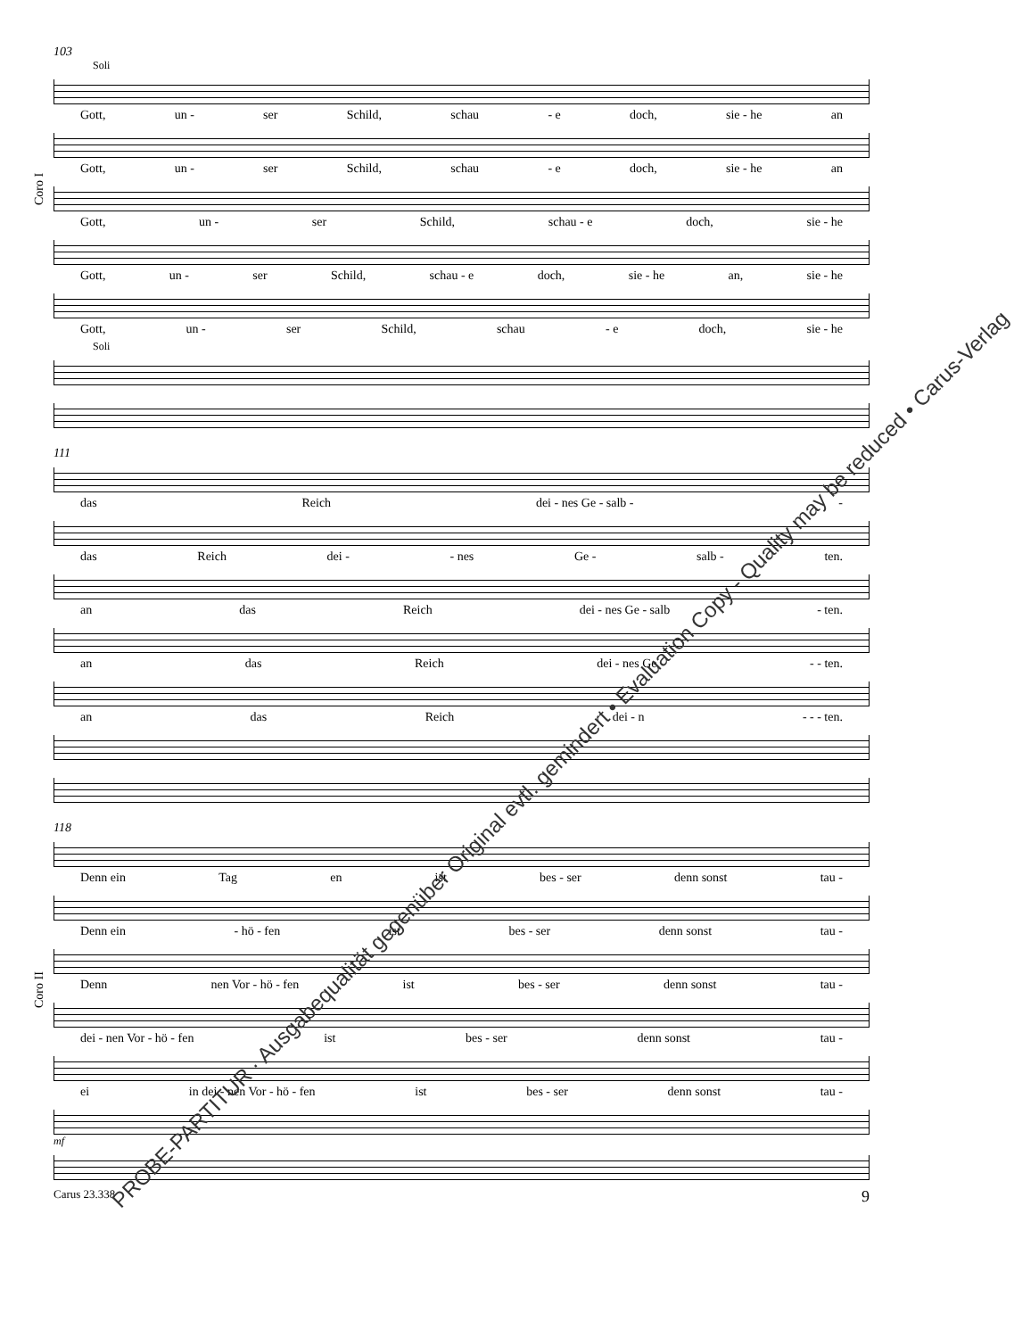103
Soli
Gott, un - ser Schild, schau - e doch, sie - he an
Gott, un - ser Schild, schau - e doch, sie - he an
Gott, un - ser Schild, schau - e doch, sie - he
Gott, un - ser Schild, schau - e doch, sie - he an, sie - he
Gott, un - ser Schild, schau - e doch, sie - he
Soli
111
das Reich dei - nes Ge - salb - -
das Reich dei - - nes Ge - salb - ten.
an das Reich dei - nes Ge - salb - ten.
an das Reich dei - nes Ge - - ten.
an das Reich dei - n - - - ten.
118
Denn ein Tag en ist bes - ser denn sonst tau -
Denn ein - hö - fen ist bes - ser denn sonst tau -
Denn nen Vor - hö - fen ist bes - ser denn sonst tau -
dei - nen Vor - hö - fen ist bes - ser denn sonst tau -
ei in dei - nen Vor - hö - fen ist bes - ser denn sonst tau -
mf
Coro I
Coro II
Carus 23.338 9
PROBE-PARTITUR · Ausgabequalität gegenüber Original evtl. gemindert • Evaluation Copy - Quality may be reduced • Carus-Verlag